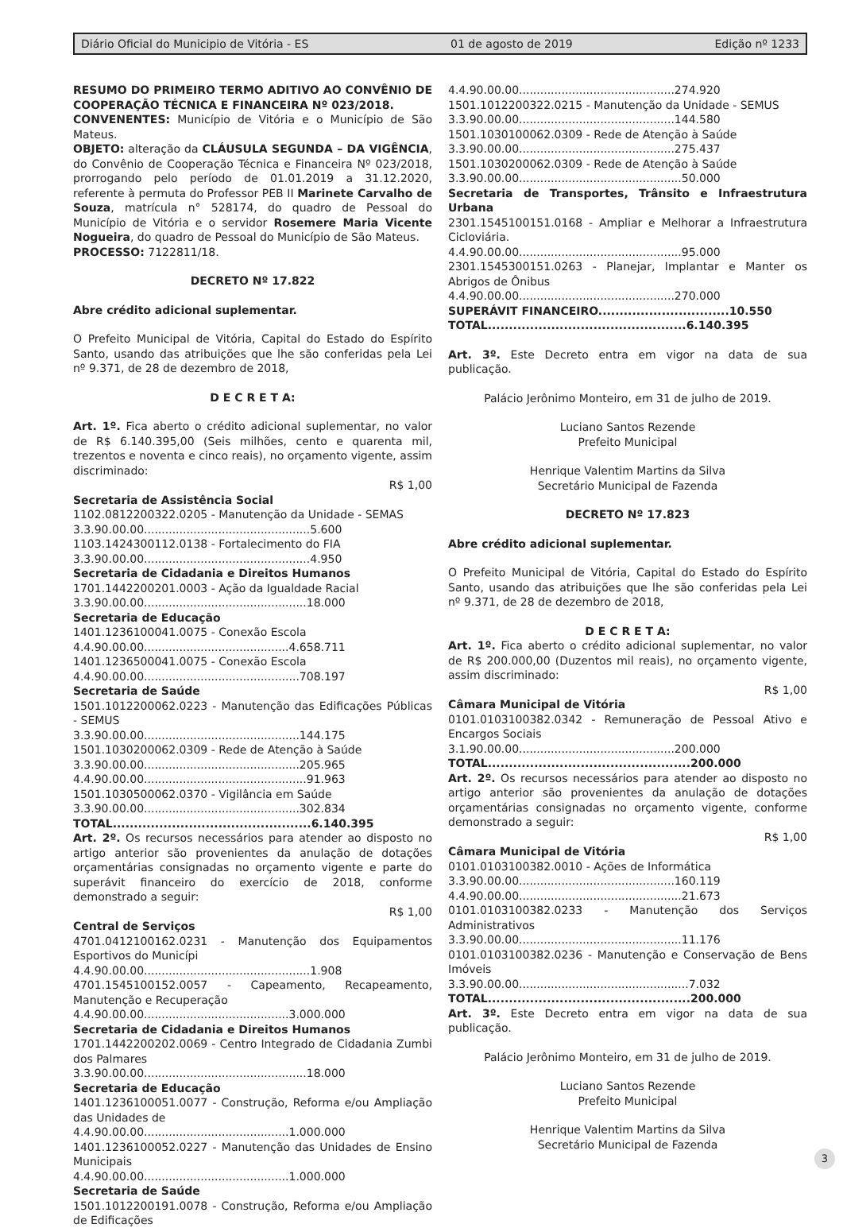Diário Oficial do Municipio de Vitória - ES 01 de agosto de 2019 Edição nº 1233
RESUMO DO PRIMEIRO TERMO ADITIVO AO CONVÊNIO DE COOPERAÇÃO TÉCNICA E FINANCEIRA Nº 023/2018.
CONVENENTES: Município de Vitória e o Município de São Mateus.
OBJETO: alteração da CLÁUSULA SEGUNDA – DA VIGÊNCIA, do Convênio de Cooperação Técnica e Financeira Nº 023/2018, prorrogando pelo período de 01.01.2019 a 31.12.2020, referente à permuta do Professor PEB II Marinete Carvalho de Souza, matrícula n° 528174, do quadro de Pessoal do Município de Vitória e o servidor Rosemere Maria Vicente Nogueira, do quadro de Pessoal do Município de São Mateus.
PROCESSO: 7122811/18.
DECRETO Nº 17.822
Abre crédito adicional suplementar.
O Prefeito Municipal de Vitória, Capital do Estado do Espírito Santo, usando das atribuições que lhe são conferidas pela Lei nº 9.371, de 28 de dezembro de 2018,
D E C R E T A:
Art. 1º. Fica aberto o crédito adicional suplementar, no valor de R$ 6.140.395,00 (Seis milhões, cento e quarenta mil, trezentos e noventa e cinco reais), no orçamento vigente, assim discriminado:
R$ 1,00
Secretaria de Assistência Social
1102.0812200322.0205 - Manutenção da Unidade - SEMAS
3.3.90.00.00...............................................5.600
1103.1424300112.0138 - Fortalecimento do FIA
3.3.90.00.00...............................................4.950
Secretaria de Cidadania e Direitos Humanos
1701.1442200201.0003 - Ação da Igualdade Racial
3.3.90.00.00..............................................18.000
Secretaria de Educação
1401.1236100041.0075 - Conexão Escola
4.4.90.00.00.........................................4.658.711
1401.1236500041.0075 - Conexão Escola
4.4.90.00.00............................................708.197
Secretaria de Saúde
1501.1012200062.0223 - Manutenção das Edificações Públicas - SEMUS
3.3.90.00.00............................................144.175
1501.1030200062.0309 - Rede de Atenção à Saúde
3.3.90.00.00............................................205.965
4.4.90.00.00..............................................91.963
1501.1030500062.0370 - Vigilância em Saúde
3.3.90.00.00............................................302.834
TOTAL...............................................6.140.395
Art. 2º. Os recursos necessários para atender ao disposto no artigo anterior são provenientes da anulação de dotações orçamentárias consignadas no orçamento vigente e parte do superávit financeiro do exercício de 2018, conforme demonstrado a seguir:
R$ 1,00
Central de Serviços
4701.0412100162.0231 - Manutenção dos Equipamentos Esportivos do Municípi
4.4.90.00.00...............................................1.908
4701.1545100152.0057 - Capeamento, Recapeamento, Manutenção e Recuperação
4.4.90.00.00.........................................3.000.000
Secretaria de Cidadania e Direitos Humanos
1701.1442200202.0069 - Centro Integrado de Cidadania Zumbi dos Palmares
3.3.90.00.00..............................................18.000
Secretaria de Educação
1401.1236100051.0077 - Construção, Reforma e/ou Ampliação das Unidades de
4.4.90.00.00.........................................1.000.000
1401.1236100052.0227 - Manutenção das Unidades de Ensino Municipais
4.4.90.00.00.........................................1.000.000
Secretaria de Saúde
1501.1012200191.0078 - Construção, Reforma e/ou Ampliação de Edificações
4.4.90.00.00............................................274.920
1501.1012200322.0215 - Manutenção da Unidade - SEMUS
3.3.90.00.00............................................144.580
1501.1030100062.0309 - Rede de Atenção à Saúde
3.3.90.00.00............................................275.437
1501.1030200062.0309 - Rede de Atenção à Saúde
3.3.90.00.00..............................................50.000
Secretaria de Transportes, Trânsito e Infraestrutura Urbana
2301.1545100151.0168 - Ampliar e Melhorar a Infraestrutura Cicloviária.
4.4.90.00.00..............................................95.000
2301.1545300151.0263 - Planejar, Implantar e Manter os Abrigos de Ônibus
4.4.90.00.00............................................270.000
SUPERÁVIT FINANCEIRO...............................10.550
TOTAL...............................................6.140.395
Art. 3º. Este Decreto entra em vigor na data de sua publicação.
Palácio Jerônimo Monteiro, em 31 de julho de 2019.
Luciano Santos Rezende
Prefeito Municipal
Henrique Valentim Martins da Silva
Secretário Municipal de Fazenda
DECRETO Nº 17.823
Abre crédito adicional suplementar.
O Prefeito Municipal de Vitória, Capital do Estado do Espírito Santo, usando das atribuições que lhe são conferidas pela Lei nº 9.371, de 28 de dezembro de 2018,
D E C R E T A:
Art. 1º. Fica aberto o crédito adicional suplementar, no valor de R$ 200.000,00 (Duzentos mil reais), no orçamento vigente, assim discriminado:
R$ 1,00
Câmara Municipal de Vitória
0101.0103100382.0342 - Remuneração de Pessoal Ativo e Encargos Sociais
3.1.90.00.00............................................200.000
TOTAL................................................200.000
Art. 2º. Os recursos necessários para atender ao disposto no artigo anterior são provenientes da anulação de dotações orçamentárias consignadas no orçamento vigente, conforme demonstrado a seguir:
R$ 1,00
Câmara Municipal de Vitória
0101.0103100382.0010 - Ações de Informática
3.3.90.00.00............................................160.119
4.4.90.00.00..............................................21.673
0101.0103100382.0233 - Manutenção dos Serviços Administrativos
3.3.90.00.00..............................................11.176
0101.0103100382.0236 - Manutenção e Conservação de Bens Imóveis
3.3.90.00.00................................................7.032
TOTAL................................................200.000
Art. 3º. Este Decreto entra em vigor na data de sua publicação.
Palácio Jerônimo Monteiro, em 31 de julho de 2019.
Luciano Santos Rezende
Prefeito Municipal
Henrique Valentim Martins da Silva
Secretário Municipal de Fazenda
3